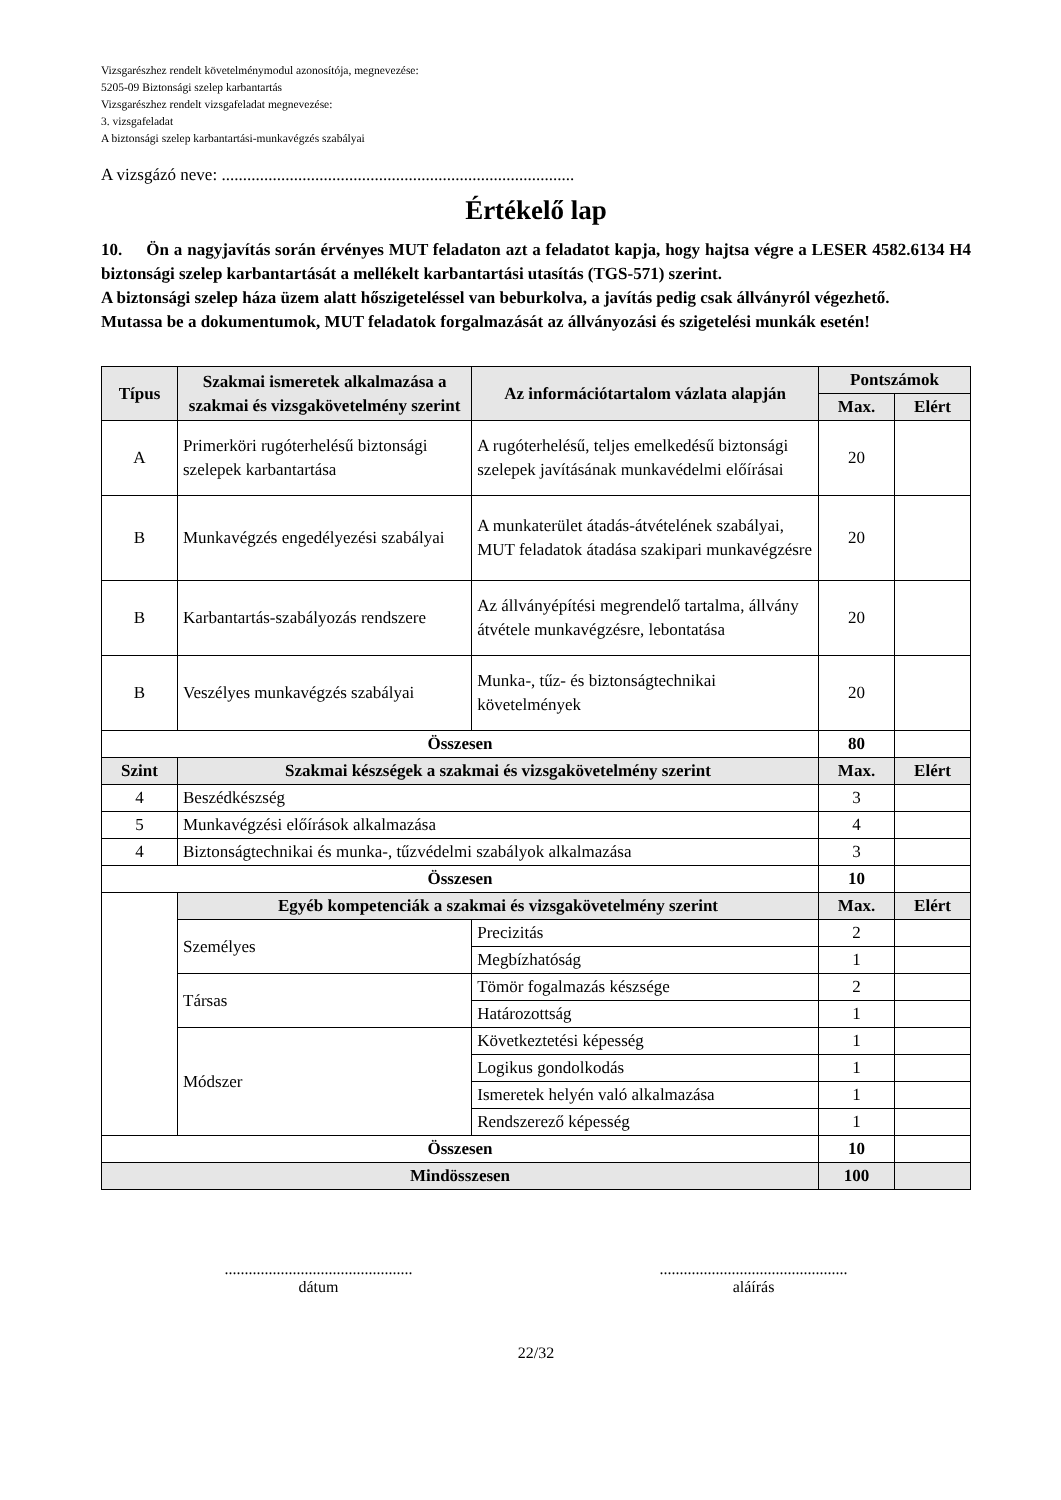Vizsgarészhez rendelt követelménymodul azonosítója, megnevezése:
5205-09 Biztonsági szelep karbantartás
Vizsgarészhez rendelt vizsgafeladat megnevezése:
3. vizsgafeladat
A biztonsági szelep karbantartási-munkavégzés szabályai
A vizsgázó neve: ...................................................................................
Értékelő lap
10. Ön a nagyjavítás során érvényes MUT feladaton azt a feladatot kapja, hogy hajtsa végre a LESER 4582.6134 H4 biztonsági szelep karbantartását a mellékelt karbantartási utasítás (TGS-571) szerint.
A biztonsági szelep háza üzem alatt hőszigeteléssel van beburkolva, a javítás pedig csak állványról végezhető.
Mutassa be a dokumentumok, MUT feladatok forgalmazását az állványozási és szigetelési munkák esetén!
| Típus | Szakmai ismeretek alkalmazása a szakmai és vizsgakövetelmény szerint | Az információtartalom vázlata alapján | Pontszámok | |
| --- | --- | --- | --- | --- |
| | | | Max. | Elért |
| A | Primerköri rugóterhelésű biztonsági szelepek karbantartása | A rugóterhelésű, teljes emelkedésű biztonsági szelepek javításának munkavédelmi előírásai | 20 | |
| B | Munkavégzés engedélyezési szabályai | A munkaterület átadás-átvételének szabályai, MUT feladatok átadása szakipari munkavégzésre | 20 | |
| B | Karbantartás-szabályozás rendszere | Az állványépítési megrendelő tartalma, állvány átvétele munkavégzésre, lebontatása | 20 | |
| B | Veszélyes munkavégzés szabályai | Munka-, tűz- és biztonságtechnikai követelmények | 20 | |
| Összesen | | | 80 | |
| Szint | Szakmai készségek a szakmai és vizsgakövetelmény szerint | | Max. | Elért |
| 4 | Beszédkészség | | 3 | |
| 5 | Munkavégzési előírások alkalmazása | | 4 | |
| 4 | Biztonságtechnikai és munka-, tűzvédelmi szabályok alkalmazása | | 3 | |
| Összesen | | | 10 | |
| | Egyéb kompetenciák a szakmai és vizsgakövetelmény szerint | | Max. | Elért |
| | Személyes | Precizitás | 2 | |
| | | Megbízhatóság | 1 | |
| | Társas | Tömör fogalmazás készsége | 2 | |
| | | Határozottság | 1 | |
| | Módszer | Következtetési képesség | 1 | |
| | | Logikus gondolkodás | 1 | |
| | | Ismeretek helyén való alkalmazása | 1 | |
| | | Rendszerező képesség | 1 | |
| Összesen | | | 10 | |
| Mindösszesen | | | 100 | |
...............................................
dátum
...............................................
aláírás
22/32